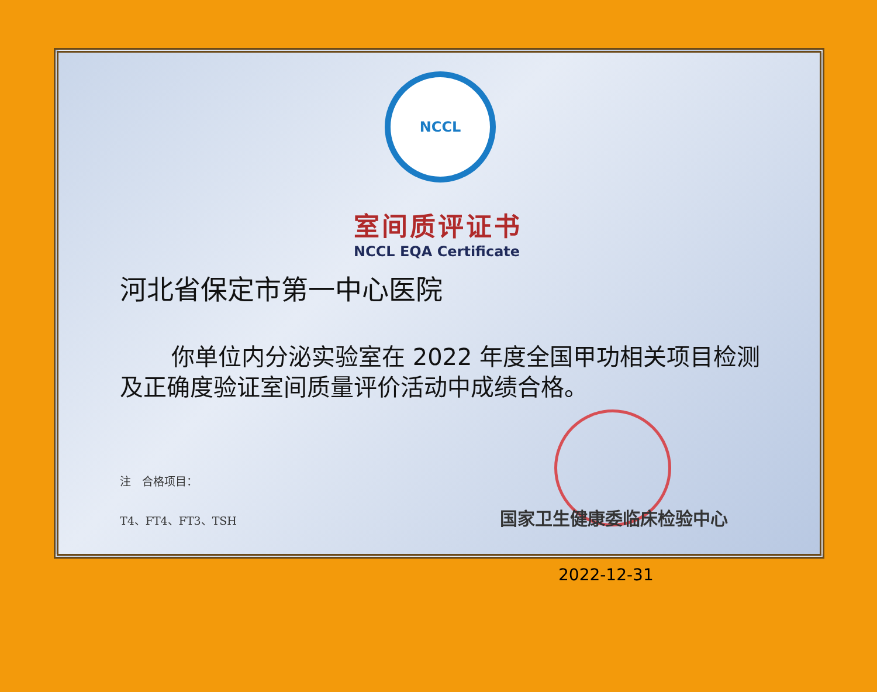NCCL
室间质评证书
NCCL EQA Certificate
河北省保定市第一中心医院
你单位内分泌实验室在 2022 年度全国甲功相关项目检测及正确度验证室间质量评价活动中成绩合格。
注　合格项目：
T4、FT4、FT3、TSH
国家卫生健康委临床检验中心
2022-12-31